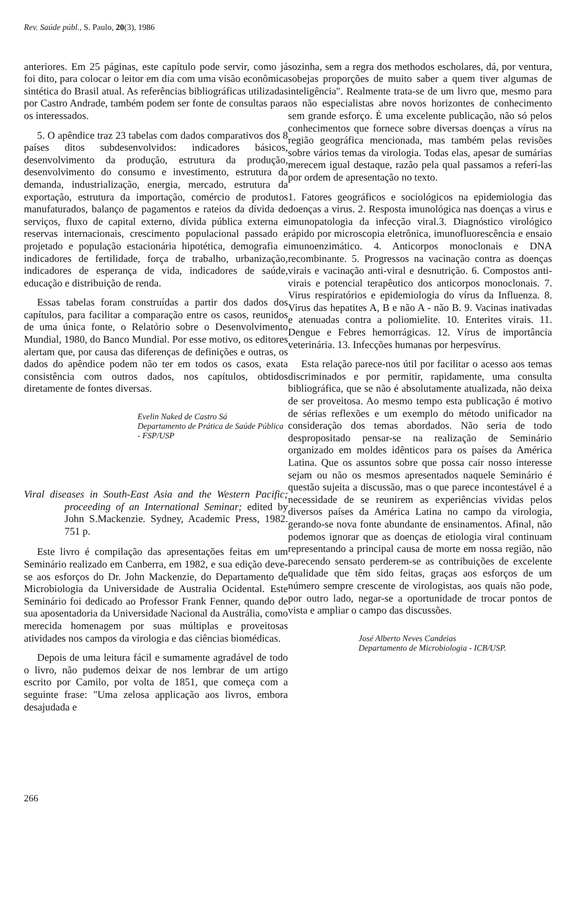Rev. Saúde públ., S. Paulo, 20(3), 1986
anteriores. Em 25 páginas, este capítulo pode servir, como já foi dito, para colocar o leitor em dia com uma visão econômica sintética do Brasil atual. As referências bibliográficas utilizadas por Castro Andrade, também podem ser fonte de consultas para os interessados.
5. O apêndice traz 23 tabelas com dados comparativos dos 8 países ditos subdesenvolvidos: indicadores básicos, desenvolvimento da produção, estrutura da produção, desenvolvimento do consumo e investimento, estrutura da demanda, industrialização, energia, mercado, estrutura da exportação, estrutura da importação, comércio de produtos manufaturados, balanço de pagamentos e rateios da dívida de serviços, fluxo de capital externo, dívida pública externa e reservas internacionais, crescimento populacional passado e projetado e população estacionária hipotética, demografia e indicadores de fertilidade, força de trabalho, urbanização, indicadores de esperança de vida, indicadores de saúde, educação e distribuição de renda.
Essas tabelas foram construídas a partir dos dados dos capítulos, para facilitar a comparação entre os casos, reunidos de uma única fonte, o Relatório sobre o Desenvolvimento Mundial, 1980, do Banco Mundial. Por esse motivo, os editores alertam que, por causa das diferenças de definições e outras, os dados do apêndice podem não ter em todos os casos, exata consistência com outros dados, nos capítulos, obtidos diretamente de fontes diversas.
Evelin Naked de Castro Sá
Departamento de Prática de Saúde Pública - FSP/USP
Viral diseases in South-East Asia and the Western Pacific; proceeding of an International Seminar; edited by John S.Mackenzie. Sydney, Academic Press, 1982. 751 p.
Este livro é compilação das apresentações feitas em um Seminário realizado em Canberra, em 1982, e sua edição deve-se aos esforços do Dr. John Mackenzie, do Departamento de Microbiologia da Universidade de Australia Ocidental. Este Seminário foi dedicado ao Professor Frank Fenner, quando de sua aposentadoria da Universidade Nacional da Austrália, como merecida homenagem por suas múltiplas e proveitosas atividades nos campos da virologia e das ciências biomédicas.
Depois de uma leitura fácil e sumamente agradável de todo o livro, não pudemos deixar de nos lembrar de um artigo escrito por Camilo, por volta de 1851, que começa com a seguinte frase: "Uma zelosa applicação aos livros, embora desajudada e
sozinha, sem a regra dos methodos escholares, dá, por ventura, sobejas proporções de muito saber a quem tiver algumas de inteligência". Realmente trata-se de um livro que, mesmo para os não especialistas abre novos horizontes de conhecimento sem grande esforço. É uma excelente publicação, não só pelos conhecimentos que fornece sobre diversas doenças a vírus na região geográfica mencionada, mas também pelas revisões sobre vários temas da virologia. Todas elas, apesar de sumárias merecem igual destaque, razão pela qual passamos a referí-las por ordem de apresentação no texto.
1. Fatores geográficos e sociológicos na epidemiologia das doenças a virus. 2. Resposta imunológica nas doenças a virus e imunopatologia da infecção viral.3. Diagnóstico virológico rápido por microscopia eletrônica, imunofluorescência e ensaio imunoenzimático. 4. Anticorpos monoclonais e DNA recombinante. 5. Progressos na vacinação contra as doenças virais e vacinação anti-viral e desnutrição. 6. Compostos anti-virais e potencial terapêutico dos anticorpos monoclonais. 7. Virus respiratórios e epidemiologia do vírus da Influenza. 8. Virus das hepatites A, B e não A - não B. 9. Vacinas inativadas e atenuadas contra a poliomielite. 10. Enterites virais. 11. Dengue e Febres hemorrágicas. 12. Vírus de importância veterinária. 13. Infecções humanas por herpesvírus.
Esta relação parece-nos útil por facilitar o acesso aos temas discriminados e por permitir, rapidamente, uma consulta bibliográfica, que se não é absolutamente atualizada, não deixa de ser proveitosa. Ao mesmo tempo esta publicação é motivo de sérias reflexões e um exemplo do método unificador na consideração dos temas abordados. Não seria de todo despropositado pensar-se na realização de Seminário organizado em moldes idênticos para os países da América Latina. Que os assuntos sobre que possa cair nosso interesse sejam ou não os mesmos apresentados naquele Seminário é questão sujeita a discussão, mas o que parece incontestável é a necessidade de se reunirem as experiências vividas pelos diversos países da América Latina no campo da virologia, gerando-se nova fonte abundante de ensinamentos. Afinal, não podemos ignorar que as doenças de etiologia viral continuam representando a principal causa de morte em nossa região, não parecendo sensato perderem-se as contribuições de excelente qualidade que têm sido feitas, graças aos esforços de um número sempre crescente de virologistas, aos quais não pode, por outro lado, negar-se a oportunidade de trocar pontos de vista e ampliar o campo das discussões.
José Alberto Neves Candeias
Departamento de Microbiologia - ICB/USP.
266